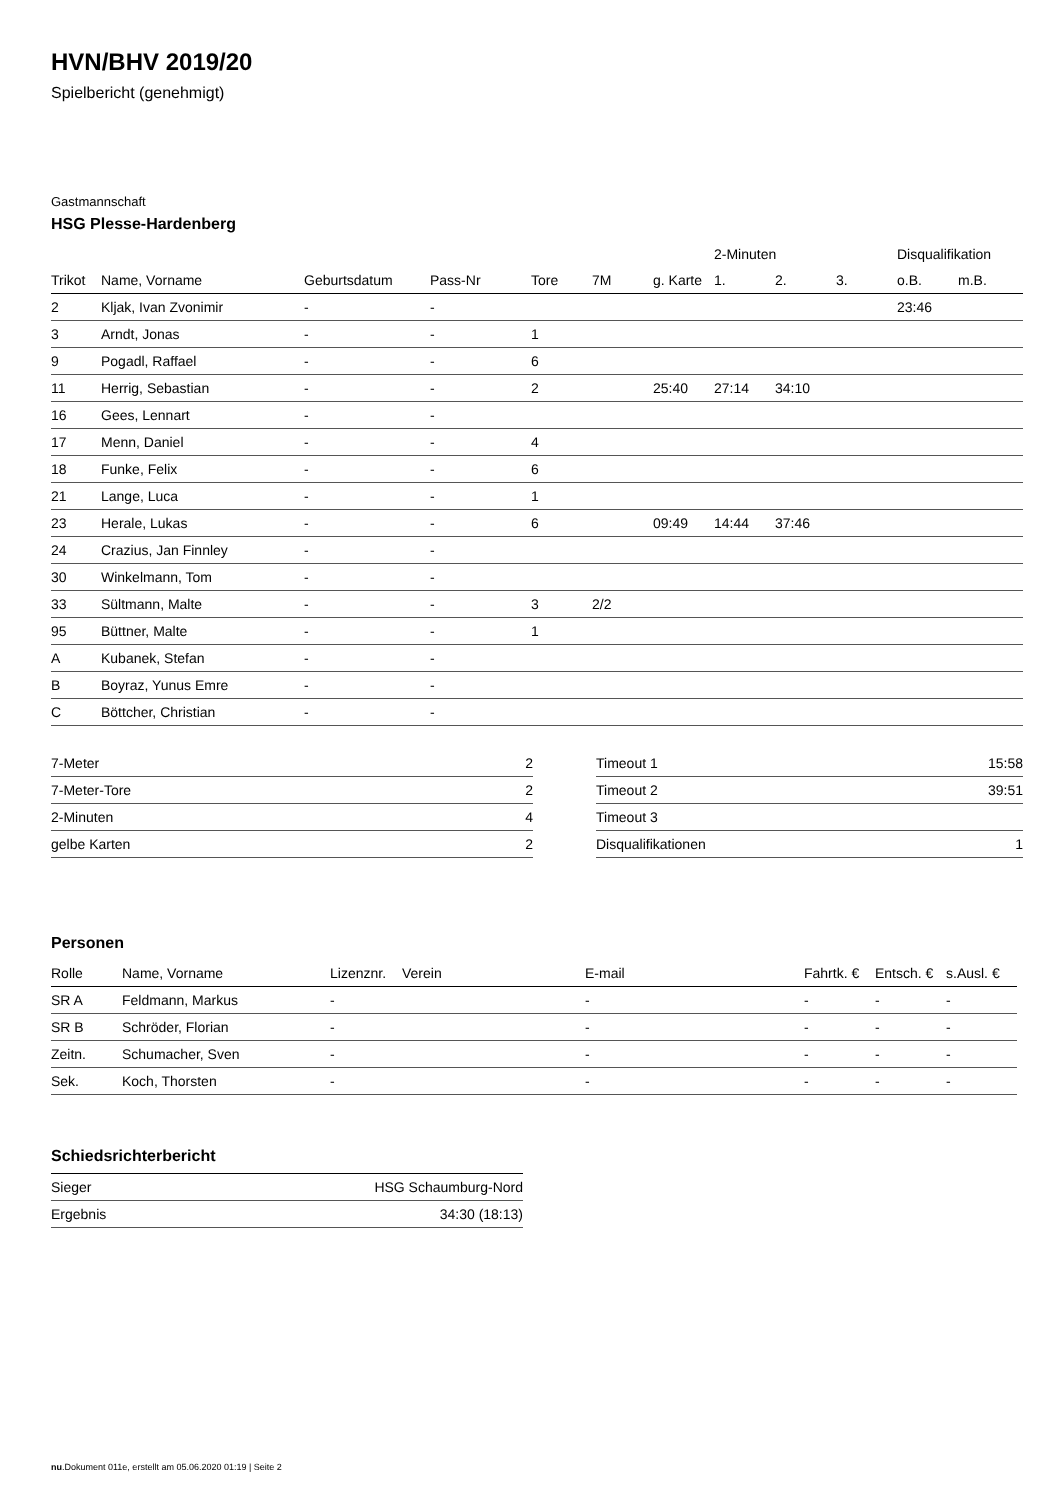HVN/BHV 2019/20
Spielbericht (genehmigt)
Gastmannschaft
HSG Plesse-Hardenberg
| | | | | | | | 2-Minuten | | | Disqualifikation | |
| --- | --- | --- | --- | --- | --- | --- | --- | --- | --- | --- | --- |
| Trikot | Name, Vorname | Geburtsdatum | Pass-Nr | Tore | 7M | g. Karte | 1. | 2. | 3. | o.B. | m.B. |
| 2 | Kljak, Ivan Zvonimir | - | - | | | | | | | 23:46 | |
| 3 | Arndt, Jonas | - | - | 1 | | | | | | | |
| 9 | Pogadl, Raffael | - | - | 6 | | | | | | | |
| 11 | Herrig, Sebastian | - | - | 2 | | 25:40 | 27:14 | 34:10 | | | |
| 16 | Gees, Lennart | - | - | | | | | | | | |
| 17 | Menn, Daniel | - | - | 4 | | | | | | | |
| 18 | Funke, Felix | - | - | 6 | | | | | | | |
| 21 | Lange, Luca | - | - | 1 | | | | | | | |
| 23 | Herale, Lukas | - | - | 6 | | 09:49 | 14:44 | 37:46 | | | |
| 24 | Crazius, Jan Finnley | - | - | | | | | | | | |
| 30 | Winkelmann, Tom | - | - | | | | | | | | |
| 33 | Sültmann, Malte | - | - | 3 | 2/2 | | | | | | |
| 95 | Büttner, Malte | - | - | 1 | | | | | | | |
| A | Kubanek, Stefan | - | - | | | | | | | | |
| B | Boyraz, Yunus Emre | - | - | | | | | | | | |
| C | Böttcher, Christian | - | - | | | | | | | | |
| 7-Meter | 2 |
| 7-Meter-Tore | 2 |
| 2-Minuten | 4 |
| gelbe Karten | 2 |
| Timeout 1 | 15:58 |
| Timeout 2 | 39:51 |
| Timeout 3 | |
| Disqualifikationen | 1 |
Personen
| Rolle | Name, Vorname | Lizenznr. | Verein | E-mail | Fahrtk. € | Entsch. € | s.Ausl. € |
| --- | --- | --- | --- | --- | --- | --- | --- |
| SR A | Feldmann, Markus | - | | - | - | - | - |
| SR B | Schröder, Florian | - | | - | - | - | - |
| Zeitn. | Schumacher, Sven | - | | - | - | - | - |
| Sek. | Koch, Thorsten | - | | - | - | - | - |
Schiedsrichterbericht
| Sieger | HSG Schaumburg-Nord |
| Ergebnis | 34:30 (18:13) |
nu.Dokument 011e, erstellt am 05.06.2020 01:19 | Seite 2